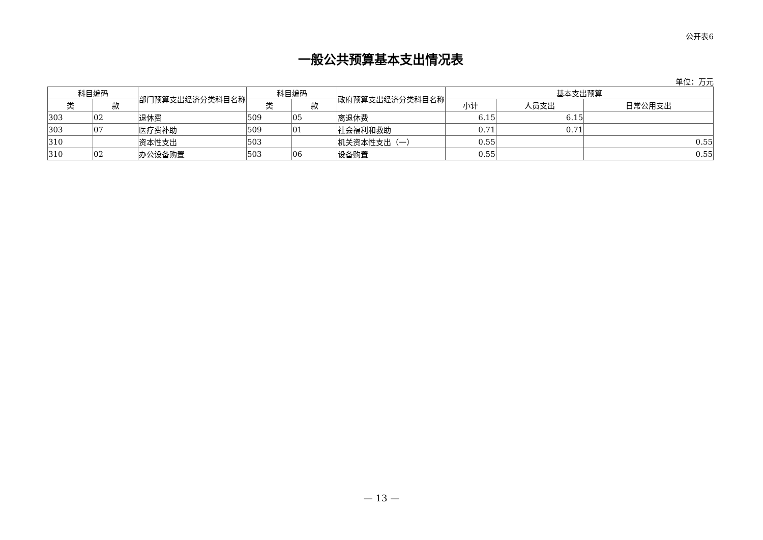公开表6
一般公共预算基本支出情况表
单位：万元
| 科目编码 | | 部门预算支出经济分类科目名称 | 科目编码 | | 政府预算支出经济分类科目名称 | 基本支出预算 | | |
| --- | --- | --- | --- | --- | --- | --- | --- | --- |
| 类 | 款 | | 类 | 款 | | 小计 | 人员支出 | 日常公用支出 |
| 303 | 02 | 退休费 | 509 | 05 | 离退休费 | 6.15 | 6.15 | |
| 303 | 07 | 医疗费补助 | 509 | 01 | 社会福利和救助 | 0.71 | 0.71 | |
| 310 | | 资本性支出 | 503 | | 机关资本性支出（一） | 0.55 | | 0.55 |
| 310 | 02 | 办公设备购置 | 503 | 06 | 设备购置 | 0.55 | | 0.55 |
— 13 —